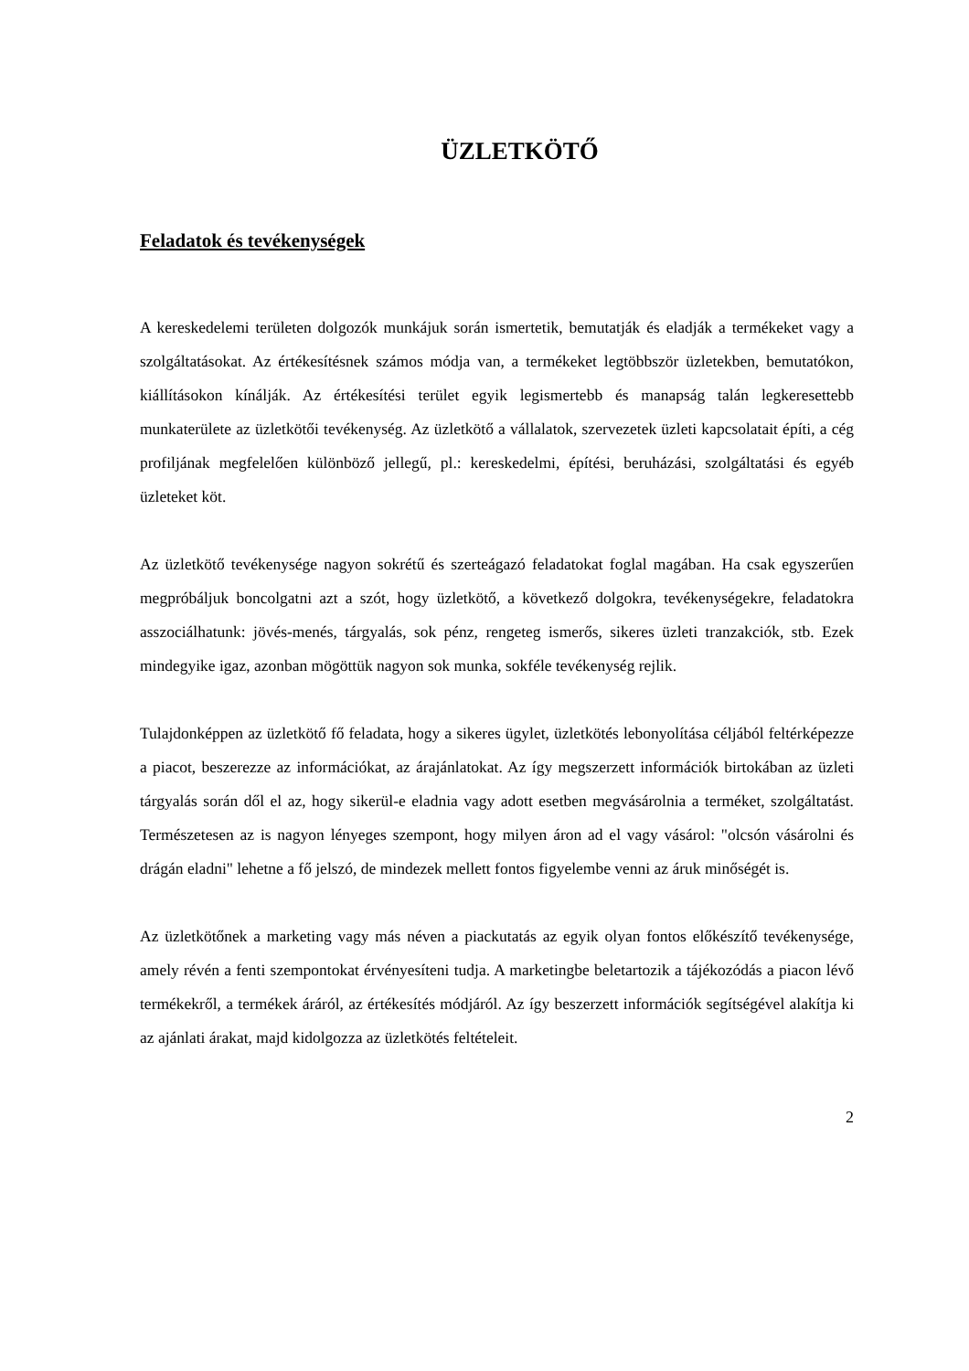ÜZLETKÖTŐ
Feladatok és tevékenységek
A kereskedelemi területen dolgozók munkájuk során ismertetik, bemutatják és eladják a termékeket vagy a szolgáltatásokat. Az értékesítésnek számos módja van, a termékeket legtöbbször üzletekben, bemutatókon, kiállításokon kínálják. Az értékesítési terület egyik legismertebb és manapság talán legkeresettebb munkaterülete az üzletkötői tevékenység. Az üzletkötő a vállalatok, szervezetek üzleti kapcsolatait építi, a cég profiljának megfelelően különböző jellegű, pl.: kereskedelmi, építési, beruházási, szolgáltatási és egyéb üzleteket köt.
Az üzletkötő tevékenysége nagyon sokrétű és szerteágazó feladatokat foglal magában. Ha csak egyszerűen megpróbáljuk boncolgatni azt a szót, hogy üzletkötő, a következő dolgokra, tevékenységekre, feladatokra asszociálhatunk: jövés-menés, tárgyalás, sok pénz, rengeteg ismerős, sikeres üzleti tranzakciók, stb. Ezek mindegyike igaz, azonban mögöttük nagyon sok munka, sokféle tevékenység rejlik.
Tulajdonképpen az üzletkötő fő feladata, hogy a sikeres ügylet, üzletkötés lebonyolítása céljából feltérképezze a piacot, beszerezze az információkat, az árajánlatokat. Az így megszerzett információk birtokában az üzleti tárgyalás során dől el az, hogy sikerül-e eladnia vagy adott esetben megvásárolnia a terméket, szolgáltatást. Természetesen az is nagyon lényeges szempont, hogy milyen áron ad el vagy vásárol: "olcsón vásárolni és drágán eladni" lehetne a fő jelszó, de mindezek mellett fontos figyelembe venni az áruk minőségét is.
Az üzletkötőnek a marketing vagy más néven a piackutatás az egyik olyan fontos előkészítő tevékenysége, amely révén a fenti szempontokat érvényesíteni tudja. A marketingbe beletartozik a tájékozódás a piacon lévő termékekről, a termékek áráról, az értékesítés módjáról. Az így beszerzett információk segítségével alakítja ki az ajánlati árakat, majd kidolgozza az üzletkötés feltételeit.
2